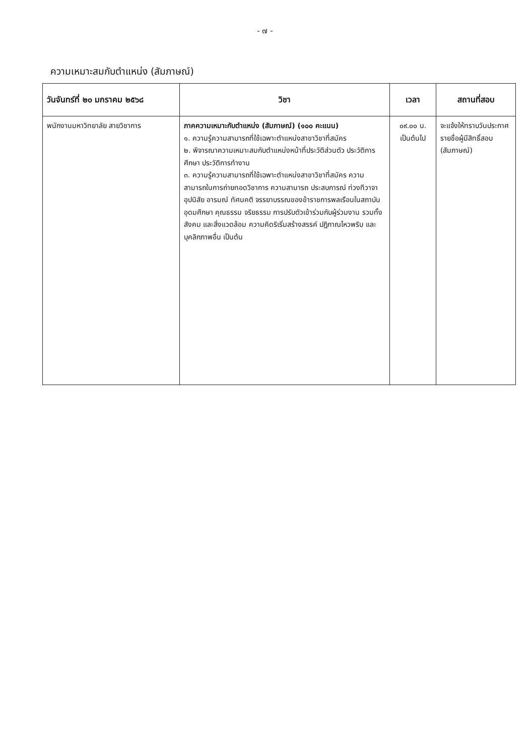- ๗ -
ความเหมาะสมกับตำแหน่ง (สัมภาษณ์)
| วันจันทร์ที่ ๒๐ มกราคม ๒๕๖๘ | วิชา | เวลา | สถานที่สอบ |
| --- | --- | --- | --- |
| พนักงานมหาวิทยาลัย สายวิชาการ | ภาคความเหมาะกับตำแหน่ง (สัมภาษณ์) (๑๐๐ คะแนน) ๑. ความรู้ความสามารถที่ใช้เฉพาะตำแหน่งสาขาวิชาที่สมัคร ๒. พิจารณาความเหมาะสมกับตำแหน่งหน้าที่ประวัติส่วนตัว ประวัติการศึกษา ประวัติการทำงาน ๓. ความรู้ความสามารถที่ใช้เฉพาะตำแหน่งสาขาวิชาที่สมัคร ความสามารถในการถ่ายทอดวิชาการ ความสามารถ ประสบการณ์ ท่วงทีวาจา อุปนิสัย อารมณ์ ทัศนคติ จรรยาบรรณของข้าราชการพลเรือนในสถาบันอุดมศึกษา คุณธรรม จริยธรรม การปรับตัวเข้าร่วมกับผู้ร่วมงาน รวมทั้งสังคม และสิ่งแวดล้อม ความคิดริเริ่มสร้างสรรค์ ปฏิภาณไหวพริบ และบุคลิกภาพอื่น เป็นต้น | ๐๙.๐๐ น. เป็นต้นไป | จะแจ้งให้ทราบวันประกาศรายชื่อผู้มีสิทธิ์สอบ (สัมภาษณ์) |